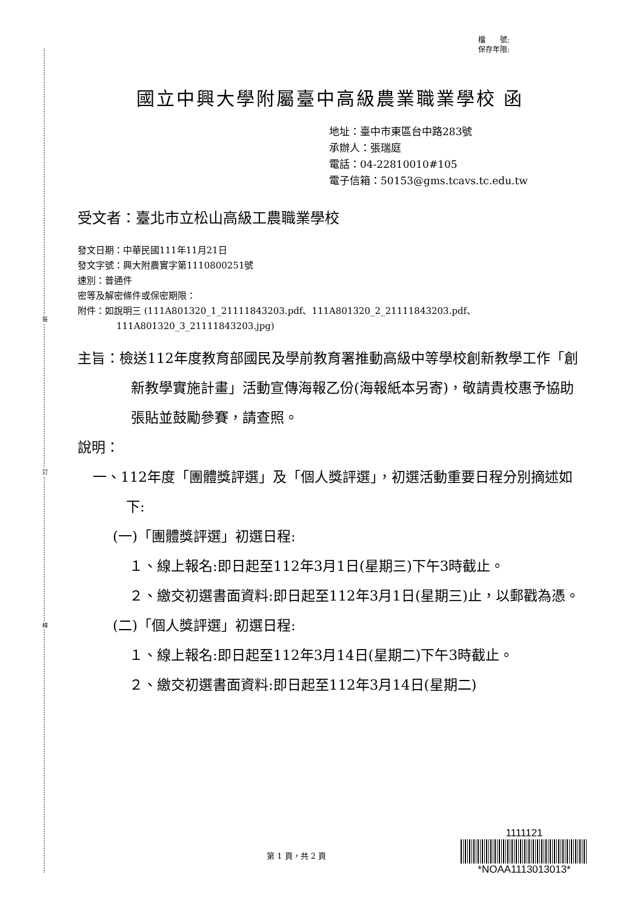裝
訂
線
檔　　號:
保存年限:
國立中興大學附屬臺中高級農業職業學校 函
地址：臺中市東區台中路283號
承辦人：張瑞庭
電話：04-22810010#105
電子信箱：50153@gms.tcavs.tc.edu.tw
受文者：臺北市立松山高級工農職業學校
發文日期：中華民國111年11月21日
發文字號：興大附農實字第1110800251號
速別：普通件
密等及解密條件或保密期限：
附件：如說明三 (111A801320_1_21111843203.pdf、111A801320_2_21111843203.pdf、
111A801320_3_21111843203.jpg)
主旨：檢送112年度教育部國民及學前教育署推動高級中等學校創新教學工作「創新教學實施計畫」活動宣傳海報乙份(海報紙本另寄)，敬請貴校惠予協助張貼並鼓勵參賽，請查照。
說明：
一、112年度「團體獎評選」及「個人獎評選」，初選活動重要日程分別摘述如下:
(一)「團體獎評選」初選日程:
１、線上報名:即日起至112年3月1日(星期三)下午3時截止。
２、繳交初選書面資料:即日起至112年3月1日(星期三)止，以郵戳為憑。
(二)「個人獎評選」初選日程:
１、線上報名:即日起至112年3月14日(星期二)下午3時截止。
２、繳交初選書面資料:即日起至112年3月14日(星期二)
第 1 頁，共 2 頁
1111121
*NOAA1113013013*